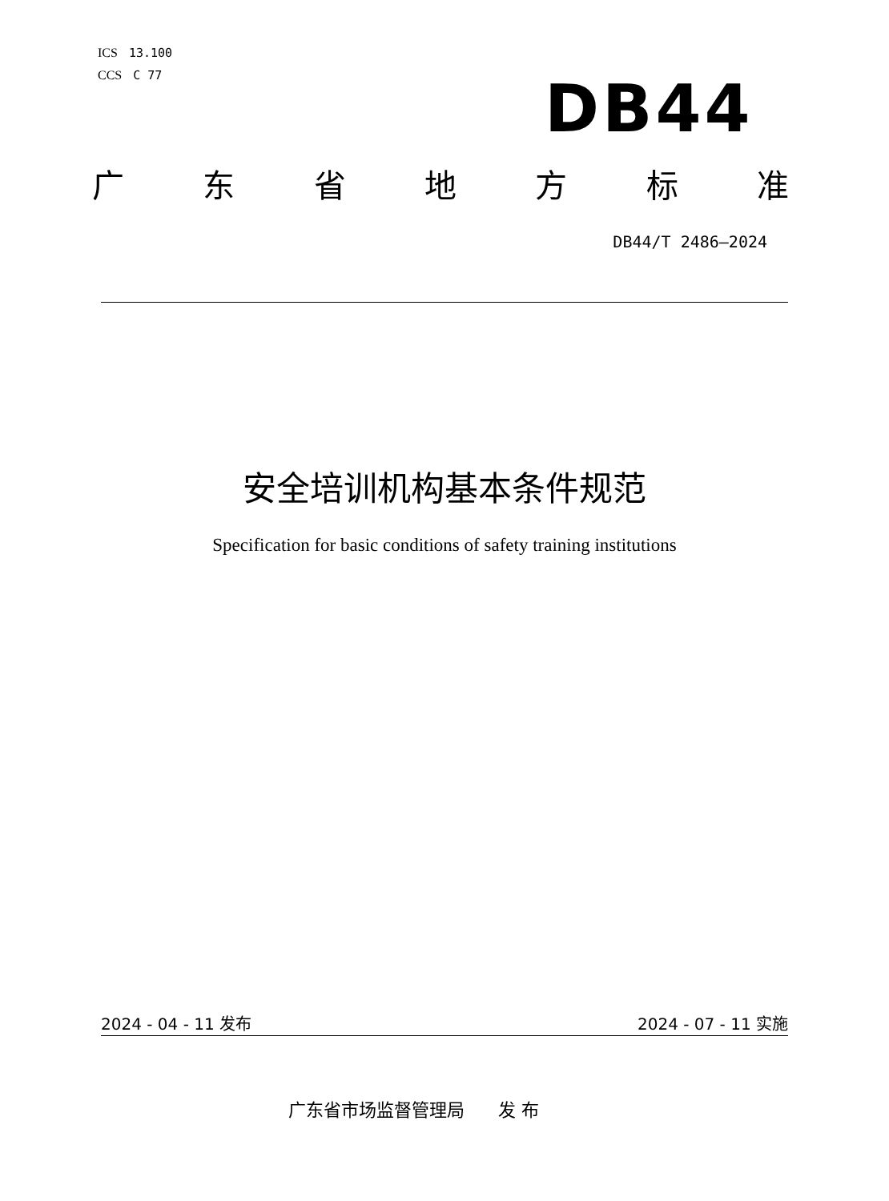ICS 13.100
CCS C 77
DB44
广东省地方标准
DB44/T 2486—2024
安全培训机构基本条件规范
Specification for basic conditions of safety training institutions
2024 - 04 - 11 发布 2024 - 07 - 11 实施
广东省市场监督管理局 发 布